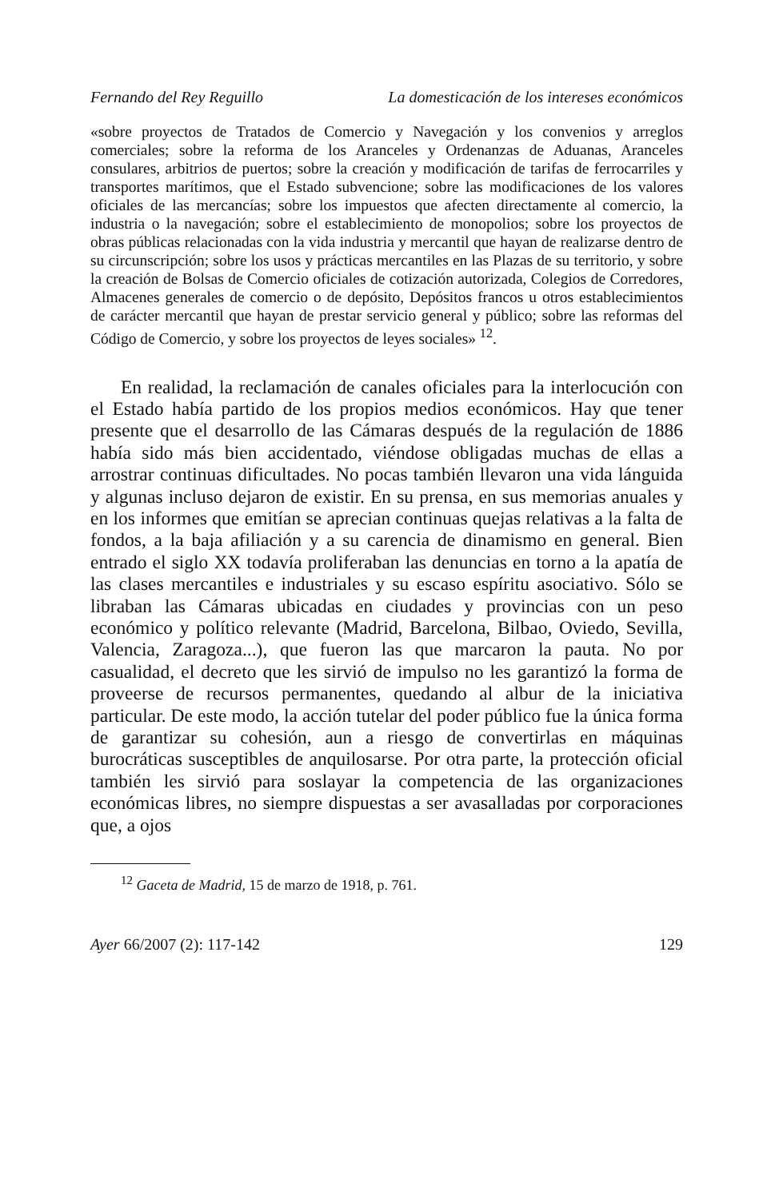Fernando del Rey Reguillo La domesticación de los intereses económicos
«sobre proyectos de Tratados de Comercio y Navegación y los convenios y arreglos comerciales; sobre la reforma de los Aranceles y Ordenanzas de Aduanas, Aranceles consulares, arbitrios de puertos; sobre la creación y modificación de tarifas de ferrocarriles y transportes marítimos, que el Estado subvencione; sobre las modificaciones de los valores oficiales de las mercancías; sobre los impuestos que afecten directamente al comercio, la industria o la navegación; sobre el establecimiento de monopolios; sobre los proyectos de obras públicas relacionadas con la vida industria y mercantil que hayan de realizarse dentro de su circunscripción; sobre los usos y prácticas mercantiles en las Plazas de su territorio, y sobre la creación de Bolsas de Comercio oficiales de cotización autorizada, Colegios de Corredores, Almacenes generales de comercio o de depósito, Depósitos francos u otros establecimientos de carácter mercantil que hayan de prestar servicio general y público; sobre las reformas del Código de Comercio, y sobre los proyectos de leyes sociales» <sup>12</sup>.
En realidad, la reclamación de canales oficiales para la interlocución con el Estado había partido de los propios medios económicos. Hay que tener presente que el desarrollo de las Cámaras después de la regulación de 1886 había sido más bien accidentado, viéndose obligadas muchas de ellas a arrostrar continuas dificultades. No pocas también llevaron una vida lánguida y algunas incluso dejaron de existir. En su prensa, en sus memorias anuales y en los informes que emitían se aprecian continuas quejas relativas a la falta de fondos, a la baja afiliación y a su carencia de dinamismo en general. Bien entrado el siglo XX todavía proliferaban las denuncias en torno a la apatía de las clases mercantiles e industriales y su escaso espíritu asociativo. Sólo se libraban las Cámaras ubicadas en ciudades y provincias con un peso económico y político relevante (Madrid, Barcelona, Bilbao, Oviedo, Sevilla, Valencia, Zaragoza...), que fueron las que marcaron la pauta. No por casualidad, el decreto que les sirvió de impulso no les garantizó la forma de proveerse de recursos permanentes, quedando al albur de la iniciativa particular. De este modo, la acción tutelar del poder público fue la única forma de garantizar su cohesión, aun a riesgo de convertirlas en máquinas burocráticas susceptibles de anquilosarse. Por otra parte, la protección oficial también les sirvió para soslayar la competencia de las organizaciones económicas libres, no siempre dispuestas a ser avasalladas por corporaciones que, a ojos
<sup>12</sup> Gaceta de Madrid, 15 de marzo de 1918, p. 761.
Ayer 66/2007 (2): 117-142 129